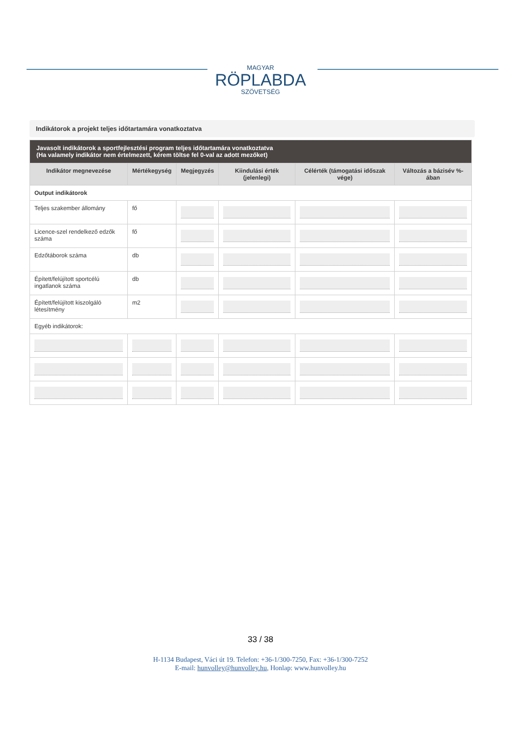MAGYAR
RÖPLABDA
SZÖVETSÉG
Indikátorok a projekt teljes időtartamára vonatkoztatva
| Javasolt indikátorok a sportfejlesztési program teljes időtartamára vonatkoztatva (Ha valamely indikátor nem értelmezett, kérem töltse fel 0-val az adott mezőket) | | | | | |
| Indikátor megnevezése | Mértékegység | Megjegyzés | Kiindulási érték (jelenlegi) | Célérték (támogatási időszak vége) | Változás a bázisév %-ában |
| Output indikátorok | | | | | |
| Teljes szakember állomány | fő | | | | |
| Licence-szel rendelkező edzők száma | fő | | | | |
| Edzőtáborok száma | db | | | | |
| Épített/felújított sportcélú ingatlanok száma | db | | | | |
| Épített/felújított kiszolgáló létesítmény | m2 | | | | |
| Egyéb indikátorok: | | | | | |
33 / 38
H-1134 Budapest, Váci út 19. Telefon: +36-1/300-7250, Fax: +36-1/300-7252
E-mail: hunvolley@hunvolley.hu, Honlap: www.hunvolley.hu